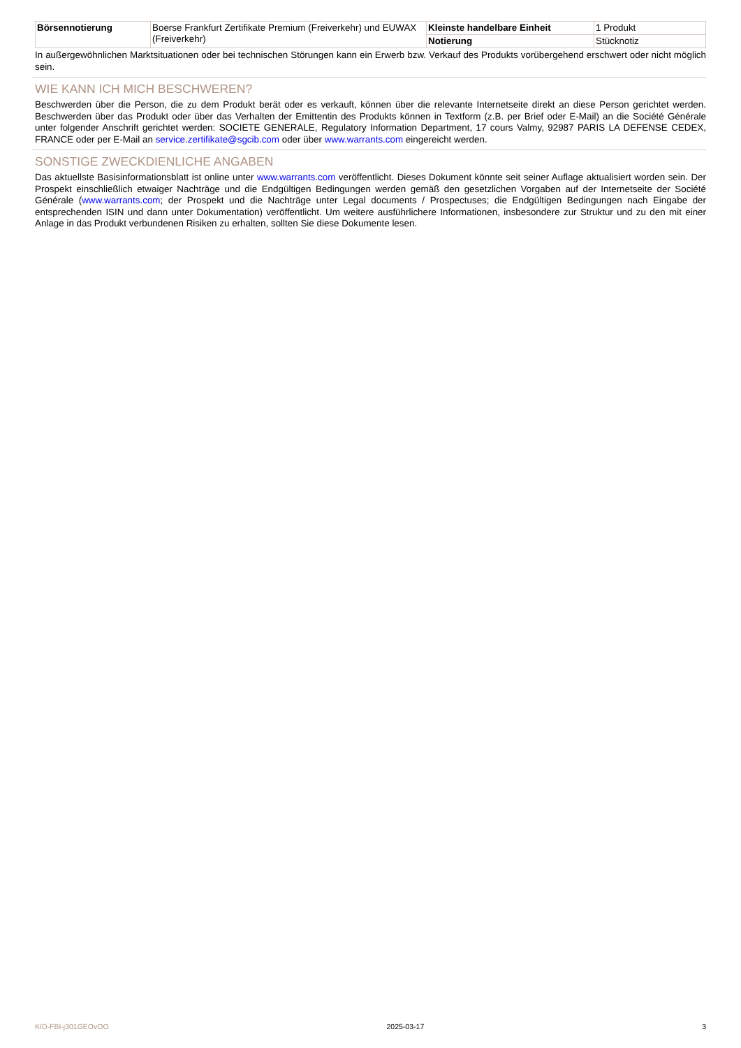| Börsennotierung | Boerse Frankfurt Zertifikate Premium (Freiverkehr) und EUWAX (Freiverkehr) | Kleinste handelbare Einheit | 1 Produkt |
| | | Notierung | Stücknotiz |
In außergewöhnlichen Marktsituationen oder bei technischen Störungen kann ein Erwerb bzw. Verkauf des Produkts vorübergehend erschwert oder nicht möglich sein.
WIE KANN ICH MICH BESCHWEREN?
Beschwerden über die Person, die zu dem Produkt berät oder es verkauft, können über die relevante Internetseite direkt an diese Person gerichtet werden. Beschwerden über das Produkt oder über das Verhalten der Emittentin des Produkts können in Textform (z.B. per Brief oder E-Mail) an die Société Générale unter folgender Anschrift gerichtet werden: SOCIETE GENERALE, Regulatory Information Department, 17 cours Valmy, 92987 PARIS LA DEFENSE CEDEX, FRANCE oder per E-Mail an service.zertifikate@sgcib.com oder über www.warrants.com eingereicht werden.
SONSTIGE ZWECKDIENLICHE ANGABEN
Das aktuellste Basisinformationsblatt ist online unter www.warrants.com veröffentlicht. Dieses Dokument könnte seit seiner Auflage aktualisiert worden sein. Der Prospekt einschließlich etwaiger Nachträge und die Endgültigen Bedingungen werden gemäß den gesetzlichen Vorgaben auf der Internetseite der Société Générale (www.warrants.com; der Prospekt und die Nachträge unter Legal documents / Prospectuses; die Endgültigen Bedingungen nach Eingabe der entsprechenden ISIN und dann unter Dokumentation) veröffentlicht. Um weitere ausführlichere Informationen, insbesondere zur Struktur und zu den mit einer Anlage in das Produkt verbundenen Risiken zu erhalten, sollten Sie diese Dokumente lesen.
KID-FBI-j301GEOvOO 2025-03-17 3